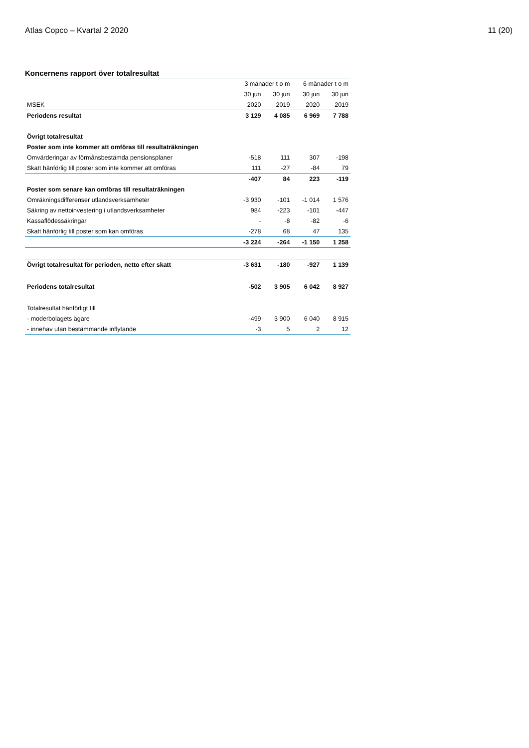Atlas Copco – Kvartal 2 2020 11 (20)
Koncernens rapport över totalresultat
| | 3 månader t o m | | 6 månader t o m | |
| --- | --- | --- | --- | --- |
| | 30 jun | 30 jun | 30 jun | 30 jun |
| MSEK | 2020 | 2019 | 2020 | 2019 |
| Periodens resultat | 3 129 | 4 085 | 6 969 | 7 788 |
| Övrigt totalresultat | | | | |
| Poster som inte kommer att omföras till resultaträkningen | | | | |
| Omvärderingar av förmånsbestämda pensionsplaner | -518 | 111 | 307 | -198 |
| Skatt hänförlig till poster som inte kommer att omföras | 111 | -27 | -84 | 79 |
| | -407 | 84 | 223 | -119 |
| Poster som senare kan omföras till resultaträkningen | | | | |
| Omräkningsdifferenser utlandsverksamheter | -3 930 | -101 | -1 014 | 1 576 |
| Säkring av nettoinvestering i utlandsverksamheter | 984 | -223 | -101 | -447 |
| Kassaflödessäkringar | - | -8 | -82 | -6 |
| Skatt hänförlig till poster som kan omföras | -278 | 68 | 47 | 135 |
| | -3 224 | -264 | -1 150 | 1 258 |
| Övrigt totalresultat för perioden, netto efter skatt | -3 631 | -180 | -927 | 1 139 |
| Periodens totalresultat | -502 | 3 905 | 6 042 | 8 927 |
| Totalresultat hänförligt till | | | | |
| - moderbolagets ägare | -499 | 3 900 | 6 040 | 8 915 |
| - innehav utan bestämmande inflytande | -3 | 5 | 2 | 12 |